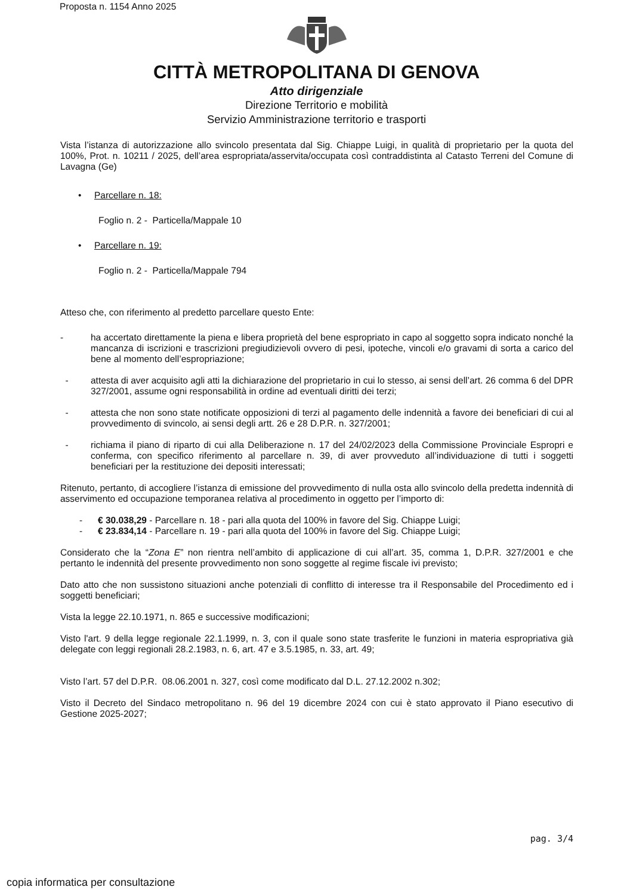Proposta n. 1154 Anno 2025
CITTÀ METROPOLITANA DI GENOVA
Atto dirigenziale
Direzione Territorio e mobilità
Servizio Amministrazione territorio e trasporti
Vista l’istanza di autorizzazione allo svincolo presentata dal Sig. Chiappe Luigi, in qualità di proprietario per la quota del 100%, Prot. n. 10211 / 2025, dell’area espropriata/asservita/occupata così contraddistinta al Catasto Terreni del Comune di Lavagna (Ge)
• Parcellare n. 18:
Foglio n. 2 - Particella/Mappale 10
• Parcellare n. 19:
Foglio n. 2 - Particella/Mappale 794
Atteso che, con riferimento al predetto parcellare questo Ente:
- ha accertato direttamente la piena e libera proprietà del bene espropriato in capo al soggetto sopra indicato nonché la mancanza di iscrizioni e trascrizioni pregiudizievoli ovvero di pesi, ipoteche, vincoli e/o gravami di sorta a carico del bene al momento dell’espropriazione;
- attesta di aver acquisito agli atti la dichiarazione del proprietario in cui lo stesso, ai sensi dell’art. 26 comma 6 del DPR 327/2001, assume ogni responsabilità in ordine ad eventuali diritti dei terzi;
- attesta che non sono state notificate opposizioni di terzi al pagamento delle indennità a favore dei beneficiari di cui al provvedimento di svincolo, ai sensi degli artt. 26 e 28 D.P.R. n. 327/2001;
- richiama il piano di riparto di cui alla Deliberazione n. 17 del 24/02/2023 della Commissione Provinciale Espropri e conferma, con specifico riferimento al parcellare n. 39, di aver provveduto all’individuazione di tutti i soggetti beneficiari per la restituzione dei depositi interessati;
Ritenuto, pertanto, di accogliere l’istanza di emissione del provvedimento di nulla osta allo svincolo della predetta indennità di asservimento ed occupazione temporanea relativa al procedimento in oggetto per l’importo di:
- € 30.038,29 - Parcellare n. 18 - pari alla quota del 100% in favore del Sig. Chiappe Luigi;
- € 23.834,14 - Parcellare n. 19 - pari alla quota del 100% in favore del Sig. Chiappe Luigi;
Considerato che la “Zona E” non rientra nell’ambito di applicazione di cui all’art. 35, comma 1, D.P.R. 327/2001 e che pertanto le indennità del presente provvedimento non sono soggette al regime fiscale ivi previsto;
Dato atto che non sussistono situazioni anche potenziali di conflitto di interesse tra il Responsabile del Procedimento ed i soggetti beneficiari;
Vista la legge 22.10.1971, n. 865 e successive modificazioni;
Visto l'art. 9 della legge regionale 22.1.1999, n. 3, con il quale sono state trasferite le funzioni in materia espropriativa già delegate con leggi regionali 28.2.1983, n. 6, art. 47 e 3.5.1985, n. 33, art. 49;
Visto l’art. 57 del D.P.R. 08.06.2001 n. 327, così come modificato dal D.L. 27.12.2002 n.302;
Visto il Decreto del Sindaco metropolitano n. 96 del 19 dicembre 2024 con cui è stato approvato il Piano esecutivo di Gestione 2025-2027;
pag. 3/4
copia informatica per consultazione